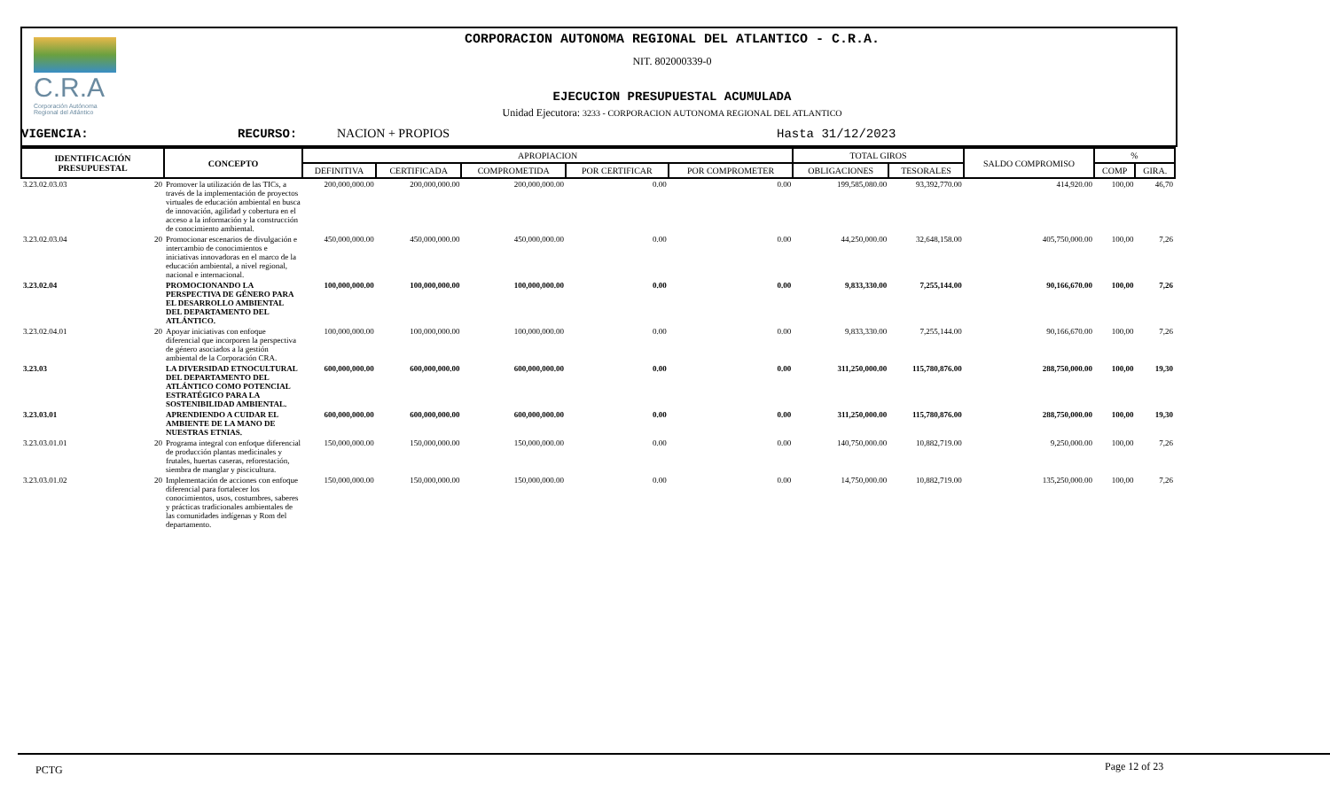C.R.A
Corporación Autónoma Regional del Atlántico
CORPORACION AUTONOMA REGIONAL DEL ATLANTICO - C.R.A.
NIT. 802000339-0
EJECUCION PRESUPUESTAL ACUMULADA
Unidad Ejecutora: 3233 - CORPORACION AUTONOMA REGIONAL DEL ATLANTICO
VIGENCIA: RECURSO: NACION + PROPIOS Hasta 31/12/2023
| IDENTIFICACIÓN PRESUPUESTAL | CONCEPTO | APROPIACION | | | | | TOTAL GIROS | | SALDO COMPROMISO | % | |
| --- | --- | --- | --- | --- | --- | --- | --- | --- | --- | --- | --- |
| | | DEFINITIVA | CERTIFICADA | COMPROMETIDA | POR CERTIFICAR | POR COMPROMETER | OBLIGACIONES | TESORALES | | COMP | GIRA. |
| 3.23.02.03.03 20 | Promover la utilización de las TICs, a través de la implementación de proyectos virtuales de educación ambiental en busca de innovación, agilidad y cobertura en el acceso a la información y la construcción de conocimiento ambiental. | 200,000,000.00 | 200,000,000.00 | 200,000,000.00 | 0.00 | 0.00 | 199,585,080.00 | 93,392,770.00 | 414,920.00 | 100,00 | 46,70 |
| 3.23.02.03.04 20 | Promocionar escenarios de divulgación e intercambio de conocimientos e iniciativas innovadoras en el marco de la educación ambiental, a nivel regional, nacional e internacional. | 450,000,000.00 | 450,000,000.00 | 450,000,000.00 | 0.00 | 0.00 | 44,250,000.00 | 32,648,158.00 | 405,750,000.00 | 100,00 | 7,26 |
| 3.23.02.04 | PROMOCIONANDO LA PERSPECTIVA DE GÉNERO PARA EL DESARROLLO AMBIENTAL DEL DEPARTAMENTO DEL ATLÁNTICO. | 100,000,000.00 | 100,000,000.00 | 100,000,000.00 | 0.00 | 0.00 | 9,833,330.00 | 7,255,144.00 | 90,166,670.00 | 100,00 | 7,26 |
| 3.23.02.04.01 20 | Apoyar iniciativas con enfoque diferencial que incorporen la perspectiva de género asociados a la gestión ambiental de la Corporación CRA. | 100,000,000.00 | 100,000,000.00 | 100,000,000.00 | 0.00 | 0.00 | 9,833,330.00 | 7,255,144.00 | 90,166,670.00 | 100,00 | 7,26 |
| 3.23.03 | LA DIVERSIDAD ETNOCULTURAL DEL DEPARTAMENTO DEL ATLÁNTICO COMO POTENCIAL ESTRATÉGICO PARA LA SOSTENIBILIDAD AMBIENTAL. | 600,000,000.00 | 600,000,000.00 | 600,000,000.00 | 0.00 | 0.00 | 311,250,000.00 | 115,780,876.00 | 288,750,000.00 | 100,00 | 19,30 |
| 3.23.03.01 | APRENDIENDO A CUIDAR EL AMBIENTE DE LA MANO DE NUESTRAS ETNIAS. | 600,000,000.00 | 600,000,000.00 | 600,000,000.00 | 0.00 | 0.00 | 311,250,000.00 | 115,780,876.00 | 288,750,000.00 | 100,00 | 19,30 |
| 3.23.03.01.01 20 | Programa integral con enfoque diferencial de producción plantas medicinales y frutales, huertas caseras, reforestación, siembra de manglar y piscicultura. | 150,000,000.00 | 150,000,000.00 | 150,000,000.00 | 0.00 | 0.00 | 140,750,000.00 | 10,882,719.00 | 9,250,000.00 | 100,00 | 7,26 |
| 3.23.03.01.02 20 | Implementación de acciones con enfoque diferencial para fortalecer los conocimientos, usos, costumbres, saberes y prácticas tradicionales ambientales de las comunidades indígenas y Rom del departamento. | 150,000,000.00 | 150,000,000.00 | 150,000,000.00 | 0.00 | 0.00 | 14,750,000.00 | 10,882,719.00 | 135,250,000.00 | 100,00 | 7,26 |
PCTG Page 12 of 23